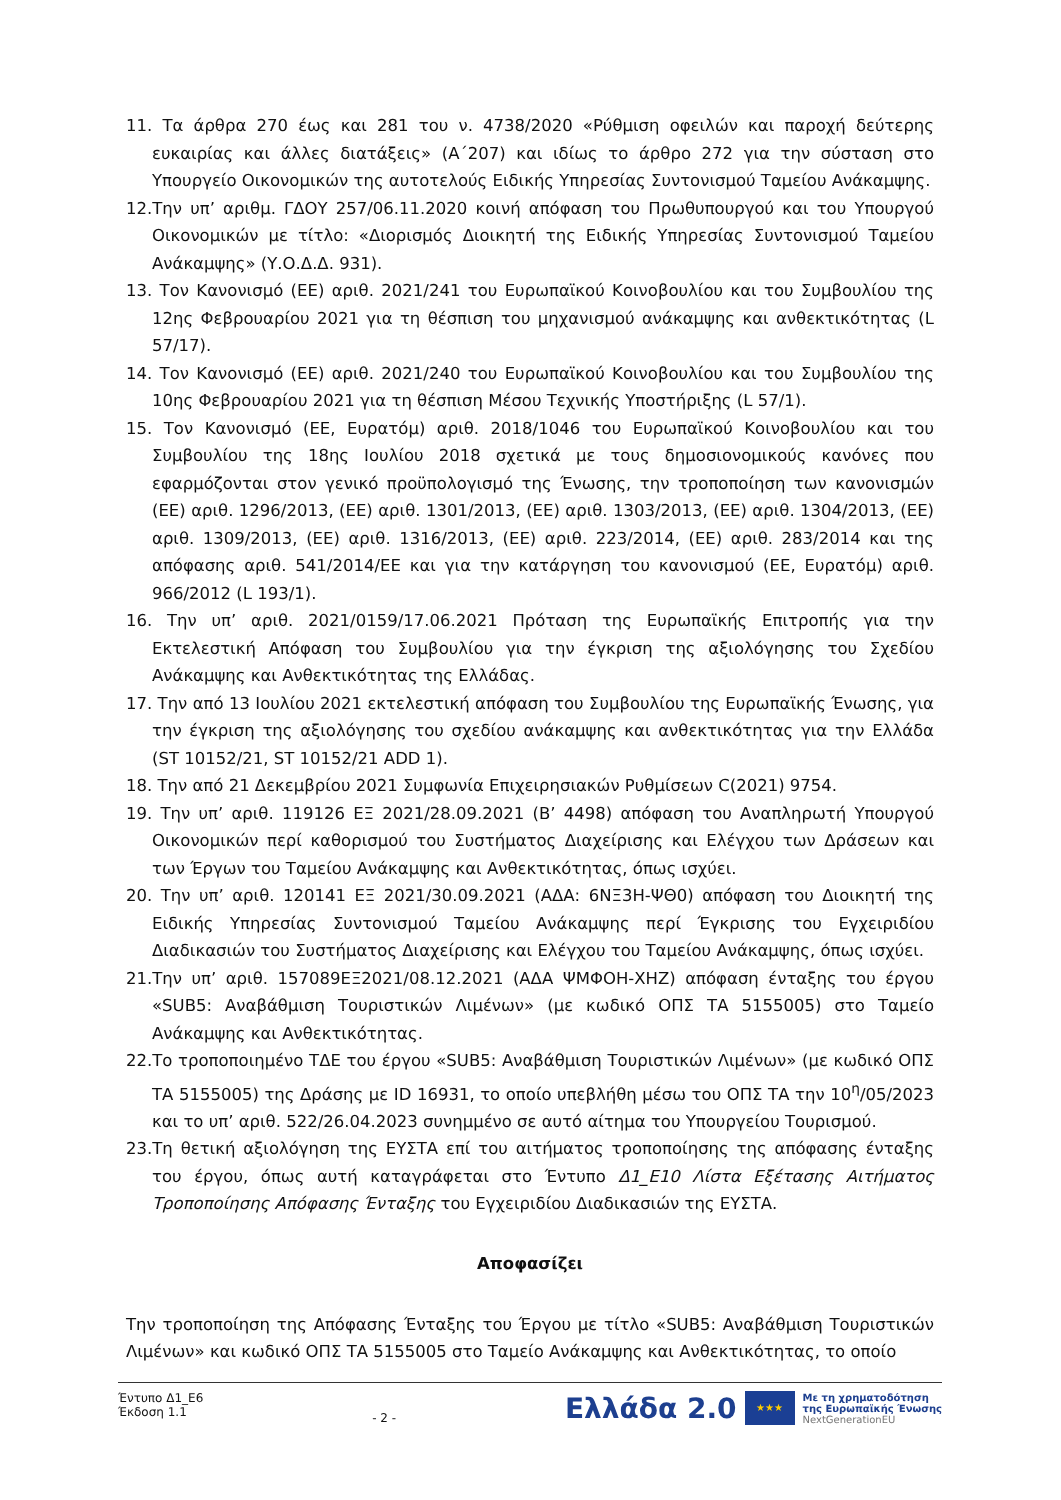11. Τα άρθρα 270 έως και 281 του ν. 4738/2020 «Ρύθμιση οφειλών και παροχή δεύτερης ευκαιρίας και άλλες διατάξεις» (Α΄207) και ιδίως το άρθρο 272 για την σύσταση στο Υπουργείο Οικονομικών της αυτοτελούς Ειδικής Υπηρεσίας Συντονισμού Ταμείου Ανάκαμψης.
12.Την υπ’ αριθμ. ΓΔΟΥ 257/06.11.2020 κοινή απόφαση του Πρωθυπουργού και του Υπουργού Οικονομικών με τίτλο: «Διορισμός Διοικητή της Ειδικής Υπηρεσίας Συντονισμού Ταμείου Ανάκαμψης» (Υ.Ο.Δ.Δ. 931).
13. Τον Κανονισμό (ΕΕ) αριθ. 2021/241 του Ευρωπαϊκού Κοινοβουλίου και του Συμβουλίου της 12ης Φεβρουαρίου 2021 για τη θέσπιση του μηχανισμού ανάκαμψης και ανθεκτικότητας (L 57/17).
14. Τον Κανονισμό (ΕΕ) αριθ. 2021/240 του Ευρωπαϊκού Κοινοβουλίου και του Συμβουλίου της 10ης Φεβρουαρίου 2021 για τη θέσπιση Μέσου Τεχνικής Υποστήριξης (L 57/1).
15. Τον Κανονισμό (ΕΕ, Ευρατόμ) αριθ. 2018/1046 του Ευρωπαϊκού Κοινοβουλίου και του Συμβουλίου της 18ης Ιουλίου 2018 σχετικά με τους δημοσιονομικούς κανόνες που εφαρμόζονται στον γενικό προϋπολογισμό της Ένωσης, την τροποποίηση των κανονισμών (ΕΕ) αριθ. 1296/2013, (ΕΕ) αριθ. 1301/2013, (ΕΕ) αριθ. 1303/2013, (ΕΕ) αριθ. 1304/2013, (ΕΕ) αριθ. 1309/2013, (ΕΕ) αριθ. 1316/2013, (ΕΕ) αριθ. 223/2014, (ΕΕ) αριθ. 283/2014 και της απόφασης αριθ. 541/2014/ΕΕ και για την κατάργηση του κανονισμού (ΕΕ, Ευρατόμ) αριθ. 966/2012 (L 193/1).
16. Την υπ’ αριθ. 2021/0159/17.06.2021 Πρόταση της Ευρωπαϊκής Επιτροπής για την Εκτελεστική Απόφαση του Συμβουλίου για την έγκριση της αξιολόγησης του Σχεδίου Ανάκαμψης και Ανθεκτικότητας της Ελλάδας.
17. Την από 13 Ιουλίου 2021 εκτελεστική απόφαση του Συμβουλίου της Ευρωπαϊκής Ένωσης, για την έγκριση της αξιολόγησης του σχεδίου ανάκαμψης και ανθεκτικότητας για την Ελλάδα (ST 10152/21, ST 10152/21 ADD 1).
18. Την από 21 Δεκεμβρίου 2021 Συμφωνία Επιχειρησιακών Ρυθμίσεων C(2021) 9754.
19. Την υπ’ αριθ. 119126 ΕΞ 2021/28.09.2021 (Β’ 4498) απόφαση του Αναπληρωτή Υπουργού Οικονομικών περί καθορισμού του Συστήματος Διαχείρισης και Ελέγχου των Δράσεων και των Έργων του Ταμείου Ανάκαμψης και Ανθεκτικότητας, όπως ισχύει.
20. Την υπ’ αριθ. 120141 ΕΞ 2021/30.09.2021 (ΑΔΑ: 6ΝΞ3Η-ΨΘ0) απόφαση του Διοικητή της Ειδικής Υπηρεσίας Συντονισμού Ταμείου Ανάκαμψης περί Έγκρισης του Εγχειριδίου Διαδικασιών του Συστήματος Διαχείρισης και Ελέγχου του Ταμείου Ανάκαμψης, όπως ισχύει.
21.Την υπ’ αριθ. 157089ΕΞ2021/08.12.2021 (ΑΔΑ ΨΜΦΟΗ-ΧΗΖ) απόφαση ένταξης του έργου «SUB5: Αναβάθμιση Τουριστικών Λιμένων» (με κωδικό ΟΠΣ ΤΑ 5155005) στο Ταμείο Ανάκαμψης και Ανθεκτικότητας.
22.Το τροποποιημένο ΤΔΕ του έργου «SUB5: Αναβάθμιση Τουριστικών Λιμένων» (με κωδικό ΟΠΣ ΤΑ 5155005) της Δράσης με ID 16931, το οποίο υπεβλήθη μέσω του ΟΠΣ ΤΑ την 10<sup>η</sup>/05/2023 και το υπ’ αριθ. 522/26.04.2023 συνημμένο σε αυτό αίτημα του Υπουργείου Τουρισμού.
23.Τη θετική αξιολόγηση της ΕΥΣΤΑ επί του αιτήματος τροποποίησης της απόφασης ένταξης του έργου, όπως αυτή καταγράφεται στο Έντυπο Δ1_Ε10 Λίστα Εξέτασης Αιτήματος Τροποποίησης Απόφασης Ένταξης του Εγχειριδίου Διαδικασιών της ΕΥΣΤΑ.
Αποφασίζει
Την τροποποίηση της Απόφασης Ένταξης του Έργου με τίτλο «SUB5: Αναβάθμιση Τουριστικών Λιμένων» και κωδικό ΟΠΣ ΤΑ 5155005 στο Ταμείο Ανάκαμψης και Ανθεκτικότητας, το οποίο
Έντυπο Δ1_Ε6
Έκδοση 1.1
- 2 -
Ελλάδα 2.0 ★★★ Με τη χρηματοδότηση
της Ευρωπαϊκής Ένωσης
NextGenerationEU